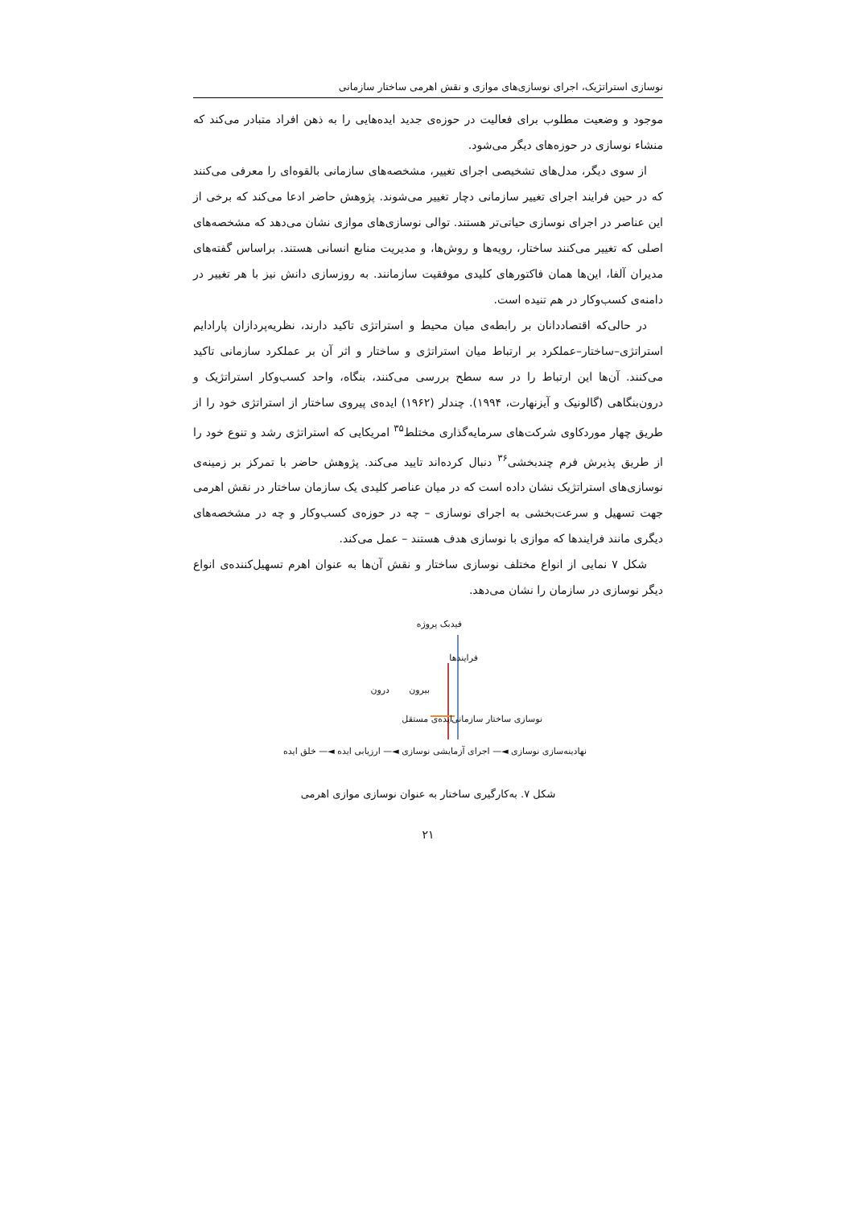نوسازی استراتژیک، اجرای نوسازی‌های موازی و نقش اهرمی ساختار سازمانی
موجود و وضعیت مطلوب برای فعالیت در حوزه‌ی جدید ایده‌هایی را به ذهن افراد متبادر می‌کند که منشاء نوسازی در حوزه‌های دیگر می‌شود.
از سوی دیگر، مدل‌های تشخیصی اجرای تغییر، مشخصه‌های سازمانی بالقوه‌ای را معرفی می‌کنند که در حین فرایند اجرای تغییر سازمانی دچار تغییر می‌شوند. پژوهش حاضر ادعا می‌کند که برخی از این عناصر در اجرای نوسازی حیاتی‌تر هستند. توالی نوسازی‌های موازی نشان می‌دهد که مشخصه‌های اصلی که تغییر می‌کنند ساختار، رویه‌ها و روش‌ها، و مدیریت منابع انسانی هستند. براساس گفته‌های مدیران آلفا، این‌ها همان فاکتورهای کلیدی موفقیت سازمانند. به روزسازی دانش نیز با هر تغییر در دامنه‌ی کسب‌وکار در هم تنیده است.
در حالی‌که اقتصاددانان بر رابطه‌ی میان محیط و استراتژی تاکید دارند، نظریه‌پردازان پارادایم استراتژی–ساختار–عملکرد بر ارتباط میان استراتژی و ساختار و اثر آن بر عملکرد سازمانی تاکید می‌کنند. آن‌ها این ارتباط را در سه سطح بررسی می‌کنند، بنگاه، واحد کسب‌وکار استراتژیک و درون‌بنگاهی (گالونیک و آیزنهارت، ۱۹۹۴). چندلر (۱۹۶۲) ایده‌ی پیروی ساختار از استراتژی خود را از طریق چهار موردکاوی شرکت‌های سرمایه‌گذاری مختلط<sup>۳۵</sup> امریکایی که استراتژی رشد و تنوع خود را از طریق پذیرش فرم چندبخشی<sup>۳۶</sup> دنبال کرده‌اند تایید می‌کند. پژوهش حاضر با تمرکز بر زمینه‌ی نوسازی‌های استراتژیک نشان داده است که در میان عناصر کلیدی یک سازمان ساختار در نقش اهرمی جهت تسهیل و سرعت‌بخشی به اجرای نوسازی – چه در حوزه‌ی کسب‌وکار و چه در مشخصه‌های دیگری مانند فرایندها که موازی با نوسازی هدف هستند – عمل می‌کند.
شکل ۷ نمایی از انواع مختلف نوسازی ساختار و نقش آن‌ها به عنوان اهرم تسهیل‌کننده‌ی انواع دیگر نوسازی در سازمان را نشان می‌دهد.
فیدبک پروژه
فرایندها
بیرون درون
نوسازی ساختار سازمانی ایده‌ی مستقل
نهادینه‌سازی نوسازی ◄— اجرای آزمایشی نوسازی ◄— ارزیابی ایده ◄— خلق ایده
شکل ۷. به‌کارگیری ساختار به عنوان نوسازی موازی اهرمی
۲۱